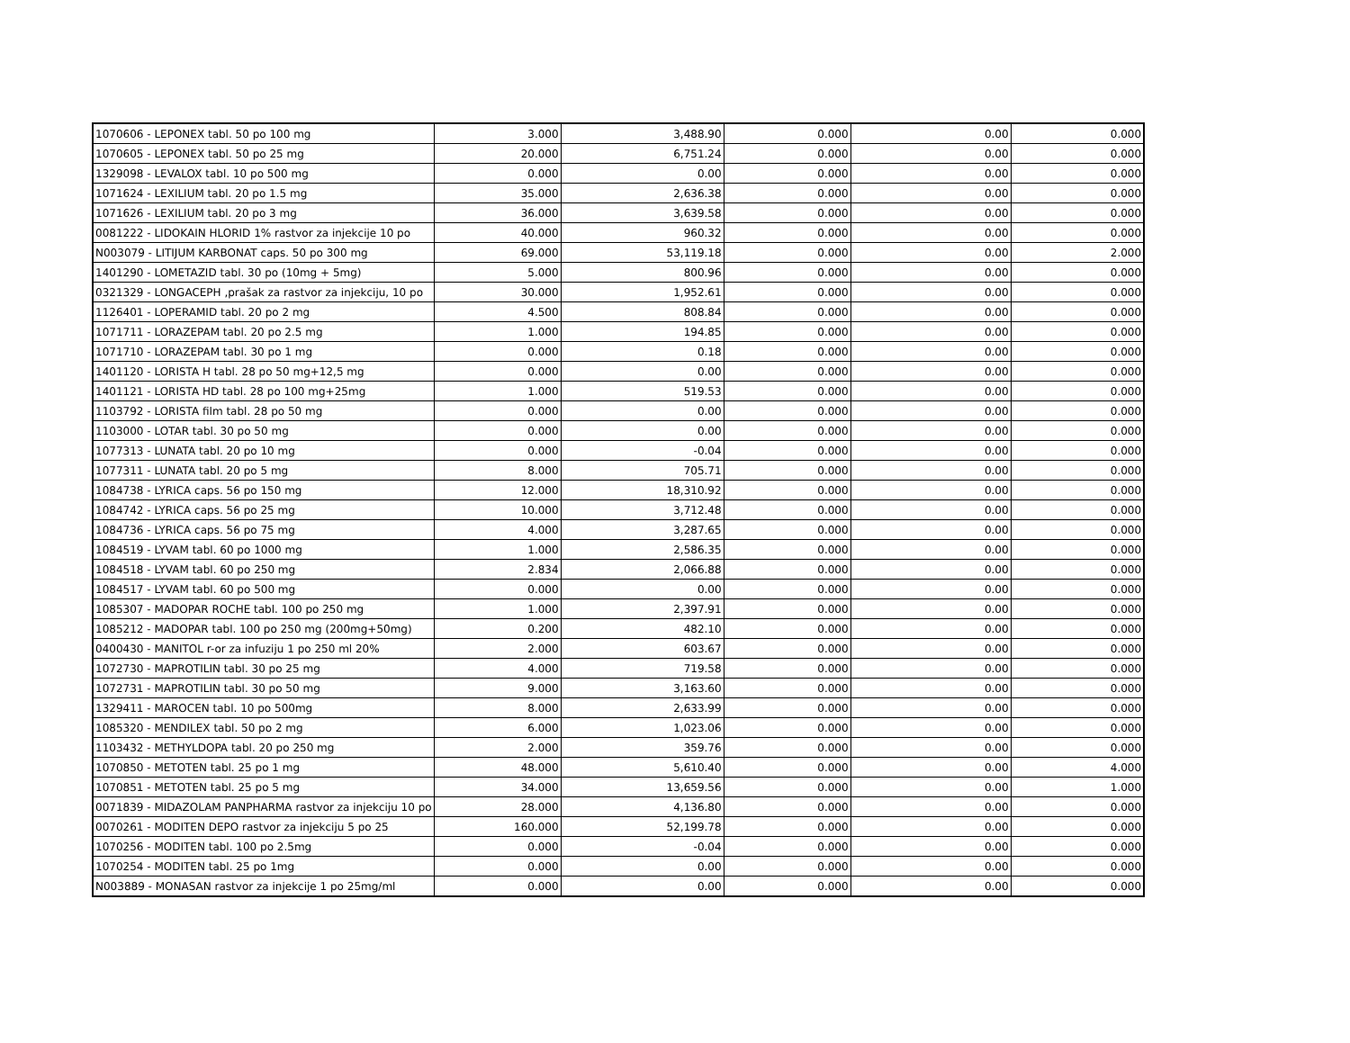| 1070606 - LEPONEX tabl. 50 po 100 mg | 3.000 | 3,488.90 | 0.000 | 0.00 | 0.000 |
| 1070605 - LEPONEX tabl. 50 po 25 mg | 20.000 | 6,751.24 | 0.000 | 0.00 | 0.000 |
| 1329098 - LEVALOX tabl. 10 po 500 mg | 0.000 | 0.00 | 0.000 | 0.00 | 0.000 |
| 1071624 - LEXILIUM tabl. 20 po 1.5 mg | 35.000 | 2,636.38 | 0.000 | 0.00 | 0.000 |
| 1071626 - LEXILIUM tabl. 20 po 3 mg | 36.000 | 3,639.58 | 0.000 | 0.00 | 0.000 |
| 0081222 - LIDOKAIN HLORID 1% rastvor za injekcije 10 po | 40.000 | 960.32 | 0.000 | 0.00 | 0.000 |
| N003079 - LITIJUM KARBONAT caps. 50 po 300 mg | 69.000 | 53,119.18 | 0.000 | 0.00 | 2.000 |
| 1401290 - LOMETAZID tabl. 30 po (10mg + 5mg) | 5.000 | 800.96 | 0.000 | 0.00 | 0.000 |
| 0321329 - LONGACEPH ,prašak za rastvor za injekciju, 10 po | 30.000 | 1,952.61 | 0.000 | 0.00 | 0.000 |
| 1126401 - LOPERAMID tabl. 20 po 2 mg | 4.500 | 808.84 | 0.000 | 0.00 | 0.000 |
| 1071711 - LORAZEPAM tabl. 20 po 2.5 mg | 1.000 | 194.85 | 0.000 | 0.00 | 0.000 |
| 1071710 - LORAZEPAM tabl. 30 po 1 mg | 0.000 | 0.18 | 0.000 | 0.00 | 0.000 |
| 1401120 - LORISTA H tabl. 28 po 50 mg+12,5 mg | 0.000 | 0.00 | 0.000 | 0.00 | 0.000 |
| 1401121 - LORISTA HD tabl. 28 po 100 mg+25mg | 1.000 | 519.53 | 0.000 | 0.00 | 0.000 |
| 1103792 - LORISTA film tabl. 28 po 50 mg | 0.000 | 0.00 | 0.000 | 0.00 | 0.000 |
| 1103000 - LOTAR tabl. 30 po 50 mg | 0.000 | 0.00 | 0.000 | 0.00 | 0.000 |
| 1077313 - LUNATA tabl. 20 po 10 mg | 0.000 | -0.04 | 0.000 | 0.00 | 0.000 |
| 1077311 - LUNATA tabl. 20 po 5 mg | 8.000 | 705.71 | 0.000 | 0.00 | 0.000 |
| 1084738 - LYRICA caps. 56 po 150 mg | 12.000 | 18,310.92 | 0.000 | 0.00 | 0.000 |
| 1084742 - LYRICA caps. 56 po 25 mg | 10.000 | 3,712.48 | 0.000 | 0.00 | 0.000 |
| 1084736 - LYRICA caps. 56 po 75 mg | 4.000 | 3,287.65 | 0.000 | 0.00 | 0.000 |
| 1084519 - LYVAM tabl. 60 po 1000 mg | 1.000 | 2,586.35 | 0.000 | 0.00 | 0.000 |
| 1084518 - LYVAM tabl. 60 po 250 mg | 2.834 | 2,066.88 | 0.000 | 0.00 | 0.000 |
| 1084517 - LYVAM tabl. 60 po 500 mg | 0.000 | 0.00 | 0.000 | 0.00 | 0.000 |
| 1085307 - MADOPAR ROCHE tabl. 100 po 250 mg | 1.000 | 2,397.91 | 0.000 | 0.00 | 0.000 |
| 1085212 - MADOPAR tabl. 100 po 250 mg (200mg+50mg) | 0.200 | 482.10 | 0.000 | 0.00 | 0.000 |
| 0400430 - MANITOL r-or za infuziju 1 po 250 ml 20% | 2.000 | 603.67 | 0.000 | 0.00 | 0.000 |
| 1072730 - MAPROTILIN tabl. 30 po 25 mg | 4.000 | 719.58 | 0.000 | 0.00 | 0.000 |
| 1072731 - MAPROTILIN tabl. 30 po 50 mg | 9.000 | 3,163.60 | 0.000 | 0.00 | 0.000 |
| 1329411 - MAROCEN tabl. 10 po 500mg | 8.000 | 2,633.99 | 0.000 | 0.00 | 0.000 |
| 1085320 - MENDILEX tabl. 50 po 2 mg | 6.000 | 1,023.06 | 0.000 | 0.00 | 0.000 |
| 1103432 - METHYLDOPA tabl. 20 po 250 mg | 2.000 | 359.76 | 0.000 | 0.00 | 0.000 |
| 1070850 - METOTEN tabl. 25 po 1 mg | 48.000 | 5,610.40 | 0.000 | 0.00 | 4.000 |
| 1070851 - METOTEN tabl. 25 po 5 mg | 34.000 | 13,659.56 | 0.000 | 0.00 | 1.000 |
| 0071839 - MIDAZOLAM PANPHARMA rastvor za injekciju 10 po | 28.000 | 4,136.80 | 0.000 | 0.00 | 0.000 |
| 0070261 - MODITEN DEPO rastvor za injekciju 5 po 25 | 160.000 | 52,199.78 | 0.000 | 0.00 | 0.000 |
| 1070256 - MODITEN tabl. 100 po 2.5mg | 0.000 | -0.04 | 0.000 | 0.00 | 0.000 |
| 1070254 - MODITEN tabl. 25 po 1mg | 0.000 | 0.00 | 0.000 | 0.00 | 0.000 |
| N003889 - MONASAN rastvor za injekcije 1 po 25mg/ml | 0.000 | 0.00 | 0.000 | 0.00 | 0.000 |